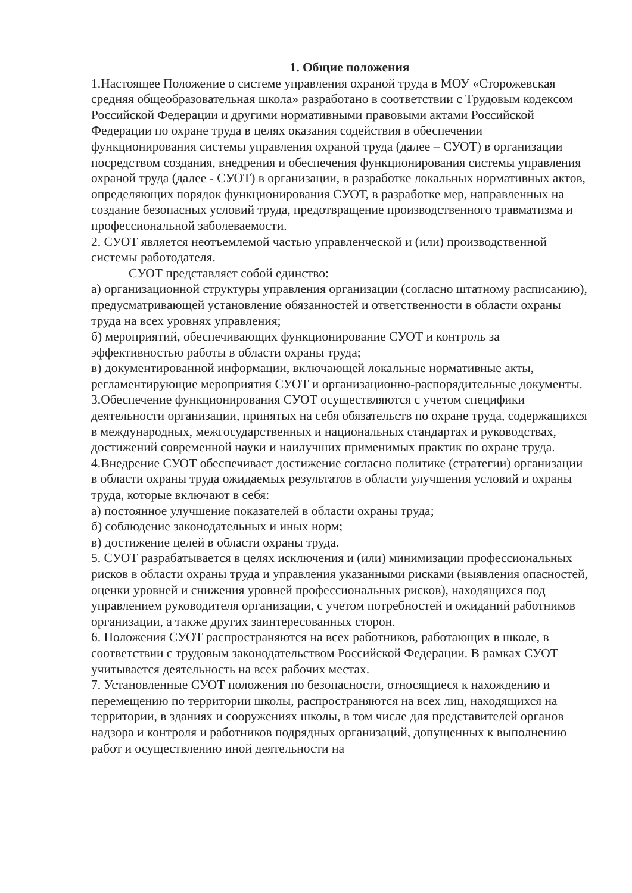1. Общие положения
1.Настоящее Положение о системе управления охраной труда в МОУ «Сторожевская средняя общеобразовательная школа» разработано в соответствии с Трудовым кодексом Российской Федерации и другими нормативными правовыми актами Российской Федерации по охране труда в целях оказания содействия в обеспечении функционирования системы управления охраной труда (далее – СУОТ) в организации посредством создания, внедрения и обеспечения функционирования системы управления охраной труда (далее - СУОТ) в организации, в разработке локальных нормативных актов, определяющих порядок функционирования СУОТ, в разработке мер, направленных на создание безопасных условий труда, предотвращение производственного травматизма и профессиональной заболеваемости.
2. СУОТ является неотъемлемой частью управленческой и (или) производственной системы работодателя.
СУОТ представляет собой единство:
а) организационной структуры управления организации (согласно штатному расписанию), предусматривающей установление обязанностей и ответственности в области охраны труда на всех уровнях управления;
б) мероприятий, обеспечивающих функционирование СУОТ и контроль за эффективностью работы в области охраны труда;
в) документированной информации, включающей локальные нормативные акты, регламентирующие мероприятия СУОТ и организационно-распорядительные документы.
3.Обеспечение функционирования СУОТ осуществляются с учетом специфики деятельности организации, принятых на себя обязательств по охране труда, содержащихся в международных, межгосударственных и национальных стандартах и руководствах, достижений современной науки и наилучших применимых практик по охране труда.
4.Внедрение СУОТ обеспечивает достижение согласно политике (стратегии) организации в области охраны труда ожидаемых результатов в области улучшения условий и охраны труда, которые включают в себя:
а) постоянное улучшение показателей в области охраны труда;
б) соблюдение законодательных и иных норм;
в) достижение целей в области охраны труда.
5. СУОТ разрабатывается в целях исключения и (или) минимизации профессиональных рисков в области охраны труда и управления указанными рисками (выявления опасностей, оценки уровней и снижения уровней профессиональных рисков), находящихся под управлением руководителя организации, с учетом потребностей и ожиданий работников организации, а также других заинтересованных сторон.
6. Положения СУОТ распространяются на всех работников, работающих в школе, в соответствии с трудовым законодательством Российской Федерации. В рамках СУОТ учитывается деятельность на всех рабочих местах.
7. Установленные СУОТ положения по безопасности, относящиеся к нахождению и перемещению по территории школы, распространяются на всех лиц, находящихся на территории, в зданиях и сооружениях школы, в том числе для представителей органов надзора и контроля и работников подрядных организаций, допущенных к выполнению работ и осуществлению иной деятельности на